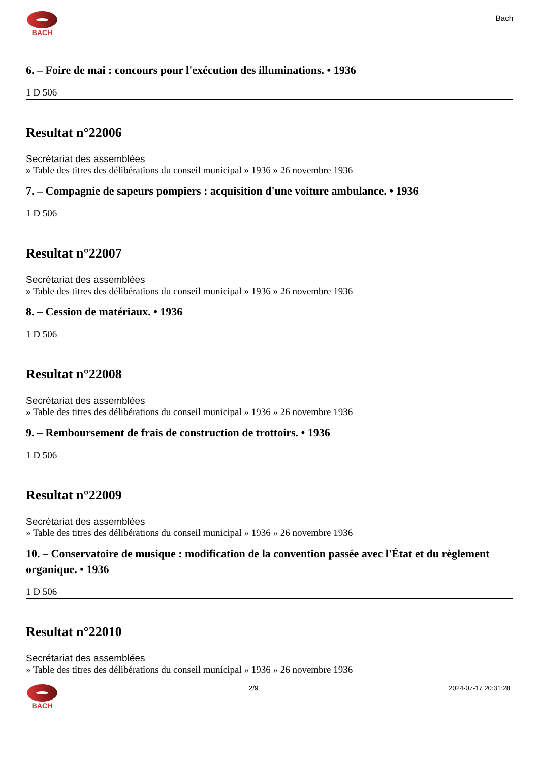BACH
Bach
6. – Foire de mai : concours pour l'exécution des illuminations. • 1936
1 D 506
Resultat n°22006
Secrétariat des assemblées
» Table des titres des délibérations du conseil municipal » 1936 » 26 novembre 1936
7. – Compagnie de sapeurs pompiers : acquisition d'une voiture ambulance. • 1936
1 D 506
Resultat n°22007
Secrétariat des assemblées
» Table des titres des délibérations du conseil municipal » 1936 » 26 novembre 1936
8. – Cession de matériaux. • 1936
1 D 506
Resultat n°22008
Secrétariat des assemblées
» Table des titres des délibérations du conseil municipal » 1936 » 26 novembre 1936
9. – Remboursement de frais de construction de trottoirs. • 1936
1 D 506
Resultat n°22009
Secrétariat des assemblées
» Table des titres des délibérations du conseil municipal » 1936 » 26 novembre 1936
10. – Conservatoire de musique : modification de la convention passée avec l'État et du règlement organique. • 1936
1 D 506
Resultat n°22010
Secrétariat des assemblées
» Table des titres des délibérations du conseil municipal » 1936 » 26 novembre 1936
BACH 2/9 2024-07-17 20:31:28